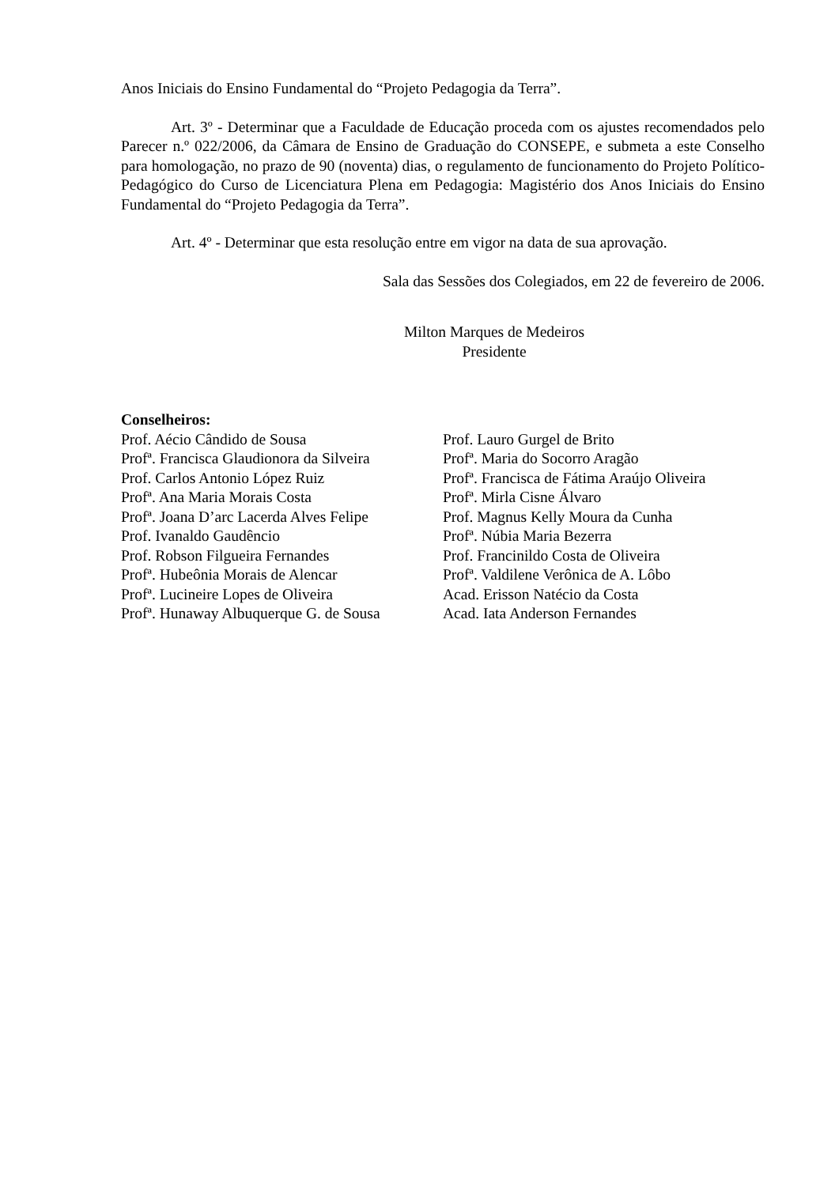Anos Iniciais do Ensino Fundamental do “Projeto Pedagogia da Terra”.
Art. 3º - Determinar que a Faculdade de Educação proceda com os ajustes recomendados pelo Parecer n.º 022/2006, da Câmara de Ensino de Graduação do CONSEPE, e submeta a este Conselho para homologação, no prazo de 90 (noventa) dias, o regulamento de funcionamento do Projeto Político-Pedagógico do Curso de Licenciatura Plena em Pedagogia: Magistério dos Anos Iniciais do Ensino Fundamental do “Projeto Pedagogia da Terra”.
Art. 4º - Determinar que esta resolução entre em vigor na data de sua aprovação.
Sala das Sessões dos Colegiados, em 22 de fevereiro de 2006.
Milton Marques de Medeiros
Presidente
Conselheiros:
Prof. Aécio Cândido de Sousa
Profª. Francisca Glaudionora da Silveira
Prof. Carlos Antonio López Ruiz
Profª. Ana Maria Morais Costa
Profª. Joana D’arc Lacerda Alves Felipe
Prof. Ivanaldo Gaudêncio
Prof. Robson Filgueira Fernandes
Profª. Hubeônia Morais de Alencar
Profª. Lucineire Lopes de Oliveira
Profª. Hunaway Albuquerque G. de Sousa
Prof. Lauro Gurgel de Brito
Profª. Maria do Socorro Aragão
Profª. Francisca de Fátima Araújo Oliveira
Profª. Mirla Cisne Álvaro
Prof. Magnus Kelly Moura da Cunha
Profª. Núbia Maria Bezerra
Prof. Francinildo Costa de Oliveira
Profª. Valdilene Verônica de A. Lôbo
Acad. Erisson Natécio da Costa
Acad. Iata Anderson Fernandes